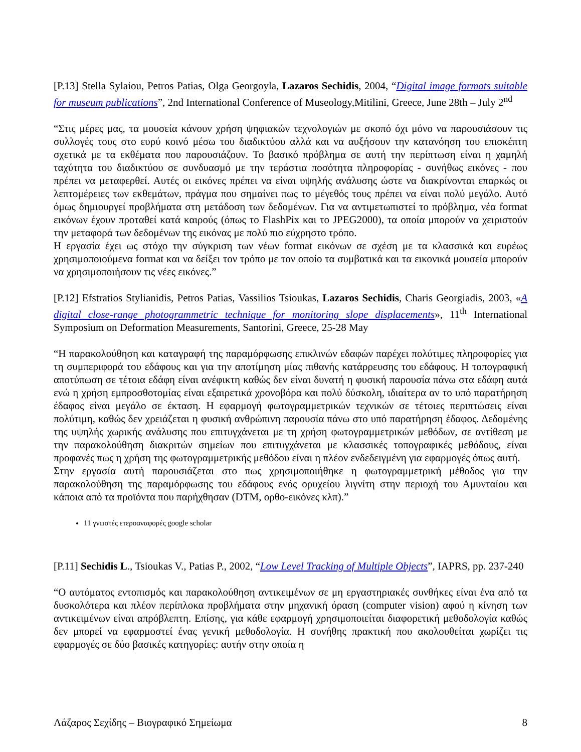[P.13] Stella Sylaiou, Petros Patias, Olga Georgoyla, Lazaros Sechidis, 2004, “Digital image formats suitable for museum publications”, 2nd International Conference of Museology,Mitilini, Greece, June 28th – July 2<sup>nd</sup>
“Στις μέρες μας, τα μουσεία κάνουν χρήση ψηφιακών τεχνολογιών με σκοπό όχι μόνο να παρουσιάσουν τις συλλογές τους στο ευρύ κοινό μέσω του διαδικτύου αλλά και να αυξήσουν την κατανόηση του επισκέπτη σχετικά με τα εκθέματα που παρουσιάζουν. Το βασικό πρόβλημα σε αυτή την περίπτωση είναι η χαμηλή ταχύτητα του διαδικτύου σε συνδυασμό με την τεράστια ποσότητα πληροφορίας - συνήθως εικόνες - που πρέπει να μεταφερθεί. Αυτές οι εικόνες πρέπει να είναι υψηλής ανάλυσης ώστε να διακρίνονται επαρκώς οι λεπτομέρειες των εκθεμάτων, πράγμα που σημαίνει πως το μέγεθός τους πρέπει να είναι πολύ μεγάλο. Αυτό όμως δημιουργεί προβλήματα στη μετάδοση των δεδομένων. Για να αντιμετωπιστεί το πρόβλημα, νέα format εικόνων έχουν προταθεί κατά καιρούς (όπως το FlashPix και το JPEG2000), τα οποία μπορούν να χειριστούν την μεταφορά των δεδομένων της εικόνας με πολύ πιο εύχρηστο τρόπο.
Η εργασία έχει ως στόχο την σύγκριση των νέων format εικόνων σε σχέση με τα κλασσικά και ευρέως χρησιμοποιούμενα format και να δείξει τον τρόπο με τον οποίο τα συμβατικά και τα εικονικά μουσεία μπορούν να χρησιμοποιήσουν τις νέες εικόνες.”
[P.12] Efstratios Stylianidis, Petros Patias, Vassilios Tsioukas, Lazaros Sechidis, Charis Georgiadis, 2003, «A digital close-range photogrammetric technique for monitoring slope displacements», 11<sup>th</sup> International Symposium on Deformation Measurements, Santorini, Greece, 25-28 May
“Η παρακολούθηση και καταγραφή της παραμόρφωσης επικλινών εδαφών παρέχει πολύτιμες πληροφορίες για τη συμπεριφορά του εδάφους και για την αποτίμηση μίας πιθανής κατάρρευσης του εδάφους. Η τοπογραφική αποτύπωση σε τέτοια εδάφη είναι ανέφικτη καθώς δεν είναι δυνατή η φυσική παρουσία πάνω στα εδάφη αυτά ενώ η χρήση εμπροσθοτομίας είναι εξαιρετικά χρονοβόρα και πολύ δύσκολη, ιδιαίτερα αν το υπό παρατήρηση έδαφος είναι μεγάλο σε έκταση. Η εφαρμογή φωτογραμμετρικών τεχνικών σε τέτοιες περιπτώσεις είναι πολύτιμη, καθώς δεν χρειάζεται η φυσική ανθρώπινη παρουσία πάνω στο υπό παρατήρηση έδαφος. Δεδομένης της υψηλής χωρικής ανάλυσης που επιτυγχάνεται με τη χρήση φωτογραμμετρικών μεθόδων, σε αντίθεση με την παρακολούθηση διακριτών σημείων που επιτυγχάνεται με κλασσικές τοπογραφικές μεθόδους, είναι προφανές πως η χρήση της φωτογραμμετρικής μεθόδου είναι η πλέον ενδεδειγμένη για εφαρμογές όπως αυτή.
Στην εργασία αυτή παρουσιάζεται στο πως χρησιμοποιήθηκε η φωτογραμμετρική μέθοδος για την παρακολούθηση της παραμόρφωσης του εδάφους ενός ορυχείου λιγνίτη στην περιοχή του Αμυνταίου και κάποια από τα προϊόντα που παρήχθησαν (DTM, ορθο-εικόνες κλπ).”
11 γνωστές ετεροαναφορές google scholar
[P.11] Sechidis L., Tsioukas V., Patias P., 2002, “Low Level Tracking of Multiple Objects”, IAPRS, pp. 237-240
“Ο αυτόματος εντοπισμός και παρακολούθηση αντικειμένων σε μη εργαστηριακές συνθήκες είναι ένα από τα δυσκολότερα και πλέον περίπλοκα προβλήματα στην μηχανική όραση (computer vision) αφού η κίνηση των αντικειμένων είναι απρόβλεπτη. Επίσης, για κάθε εφαρμογή χρησιμοποιείται διαφορετική μεθοδολογία καθώς δεν μπορεί να εφαρμοστεί ένας γενική μεθοδολογία. Η συνήθης πρακτική που ακολουθείται χωρίζει τις εφαρμογές σε δύο βασικές κατηγορίες: αυτήν στην οποία η
Λάζαρος Σεχίδης – Βιογραφικό Σημείωμα 8